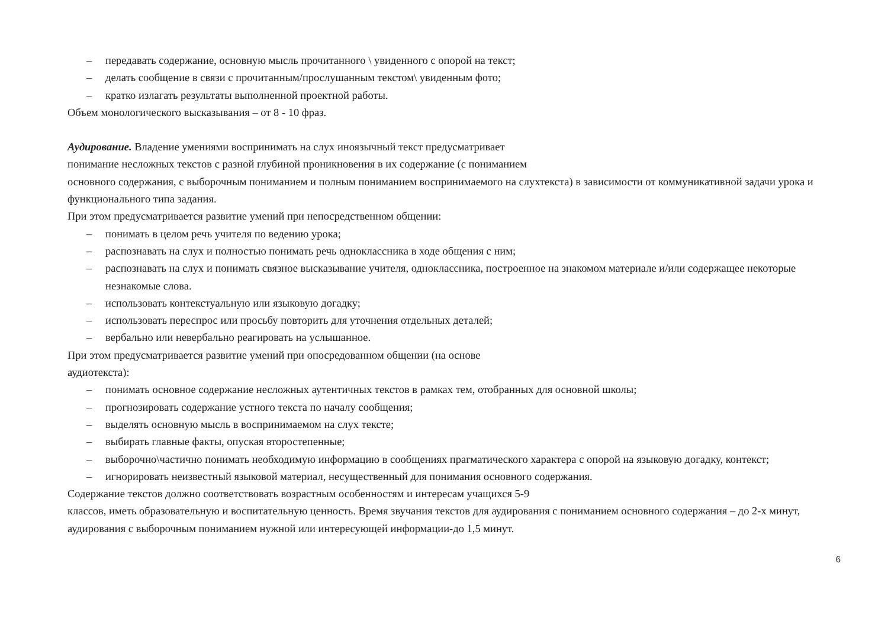– передавать содержание, основную мысль прочитанного \ увиденного с опорой на текст;
– делать сообщение в связи с прочитанным/прослушанным текстом\ увиденным фото;
– кратко излагать результаты выполненной проектной работы.
Объем монологического высказывания – от 8 - 10 фраз.
Аудирование. Владение умениями воспринимать на слух иноязычный текст предусматривает
понимание несложных текстов с разной глубиной проникновения в их содержание (с пониманием
основного содержания, с выборочным пониманием и полным пониманием воспринимаемого на слухтекста) в зависимости от коммуникативной задачи урока и функционального типа задания.
При этом предусматривается развитие умений при непосредственном общении:
– понимать в целом речь учителя по ведению урока;
– распознавать на слух и полностью понимать речь одноклассника в ходе общения с ним;
– распознавать на слух и понимать связное высказывание учителя, одноклассника, построенное на знакомом материале и/или содержащее некоторые незнакомые слова.
– использовать контекстуальную или языковую догадку;
– использовать переспрос или просьбу повторить для уточнения отдельных деталей;
– вербально или невербально реагировать на услышанное.
При этом предусматривается развитие умений при опосредованном общении (на основе
аудиотекста):
– понимать основное содержание несложных аутентичных текстов в рамках тем, отобранных для основной школы;
– прогнозировать содержание устного текста по началу сообщения;
– выделять основную мысль в воспринимаемом на слух тексте;
– выбирать главные факты, опуская второстепенные;
– выборочно\частично понимать необходимую информацию в сообщениях прагматического характера с опорой на языковую догадку, контекст;
– игнорировать неизвестный языковой материал, несущественный для понимания основного содержания.
Содержание текстов должно соответствовать возрастным особенностям и интересам учащихся 5-9
классов, иметь образовательную и воспитательную ценность. Время звучания текстов для аудирования с пониманием основного содержания – до 2-х минут, аудирования с выборочным пониманием нужной или интересующей информации-до 1,5 минут.
6